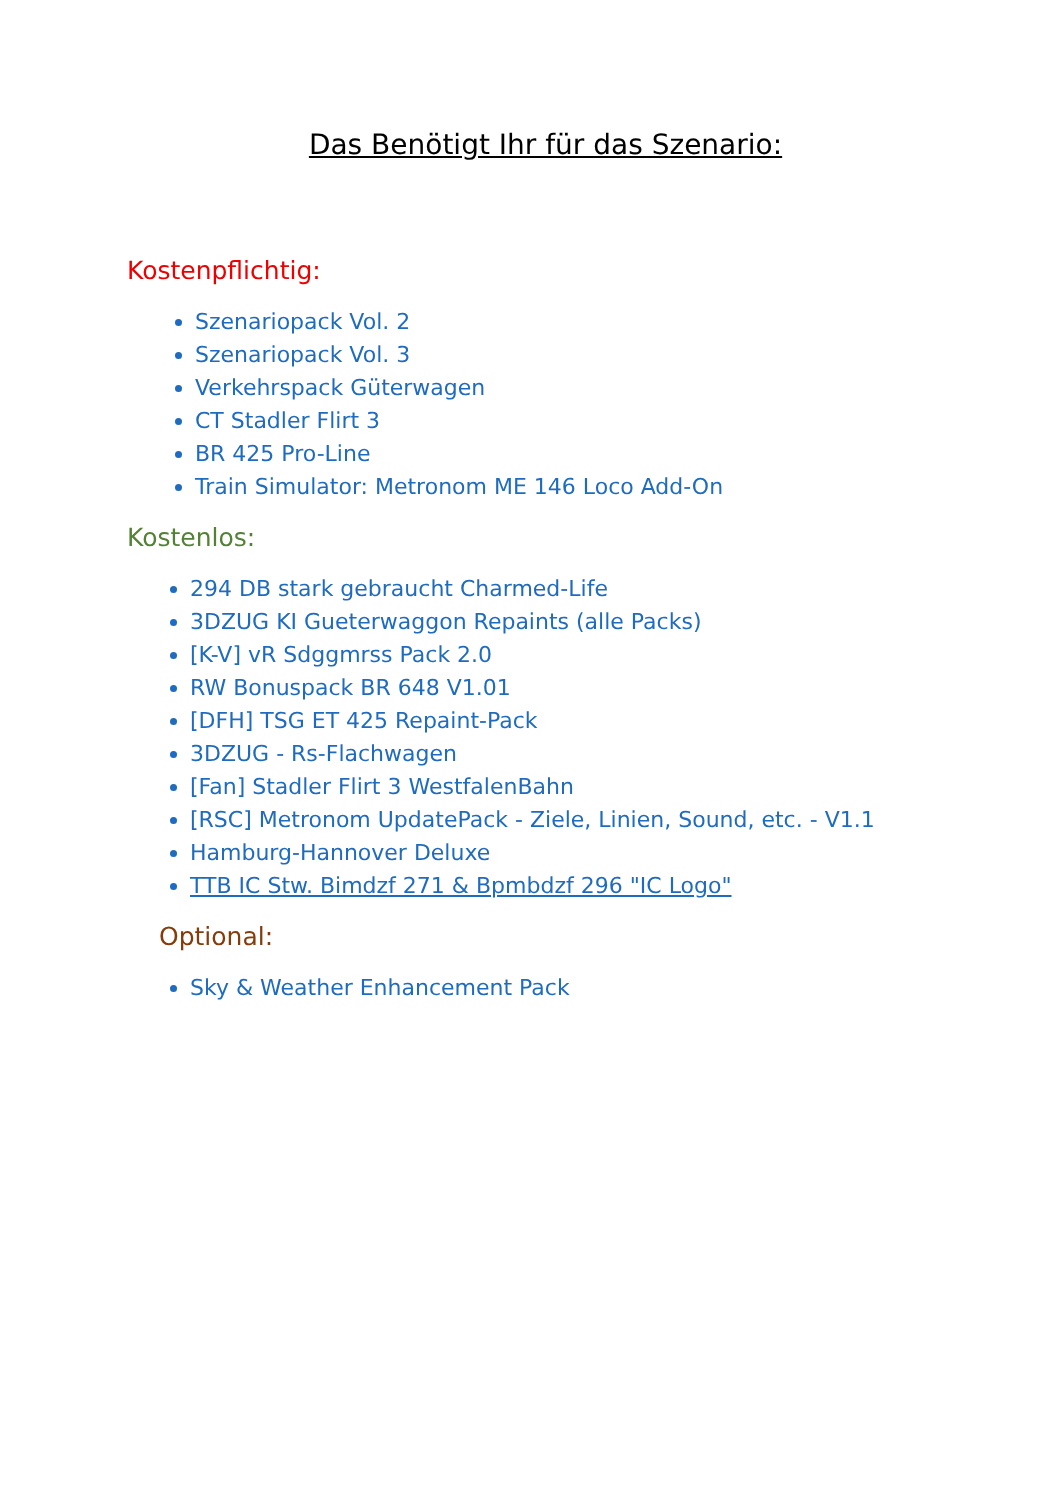Das Benötigt Ihr für das Szenario:
Kostenpflichtig:
Szenariopack Vol. 2
Szenariopack Vol. 3
Verkehrspack Güterwagen
CT Stadler Flirt 3
BR 425 Pro-Line
Train Simulator: Metronom ME 146 Loco Add-On
Kostenlos:
294 DB stark gebraucht Charmed-Life
3DZUG KI Gueterwaggon Repaints (alle Packs)
[K-V] vR Sdggmrss Pack 2.0
RW Bonuspack BR 648 V1.01
[DFH] TSG ET 425 Repaint-Pack
3DZUG - Rs-Flachwagen
[Fan] Stadler Flirt 3 WestfalenBahn
[RSC] Metronom UpdatePack - Ziele, Linien, Sound, etc. - V1.1
Hamburg-Hannover Deluxe
TTB IC Stw. Bimdzf 271 & Bpmbdzf 296 "IC Logo"
Optional:
Sky & Weather Enhancement Pack